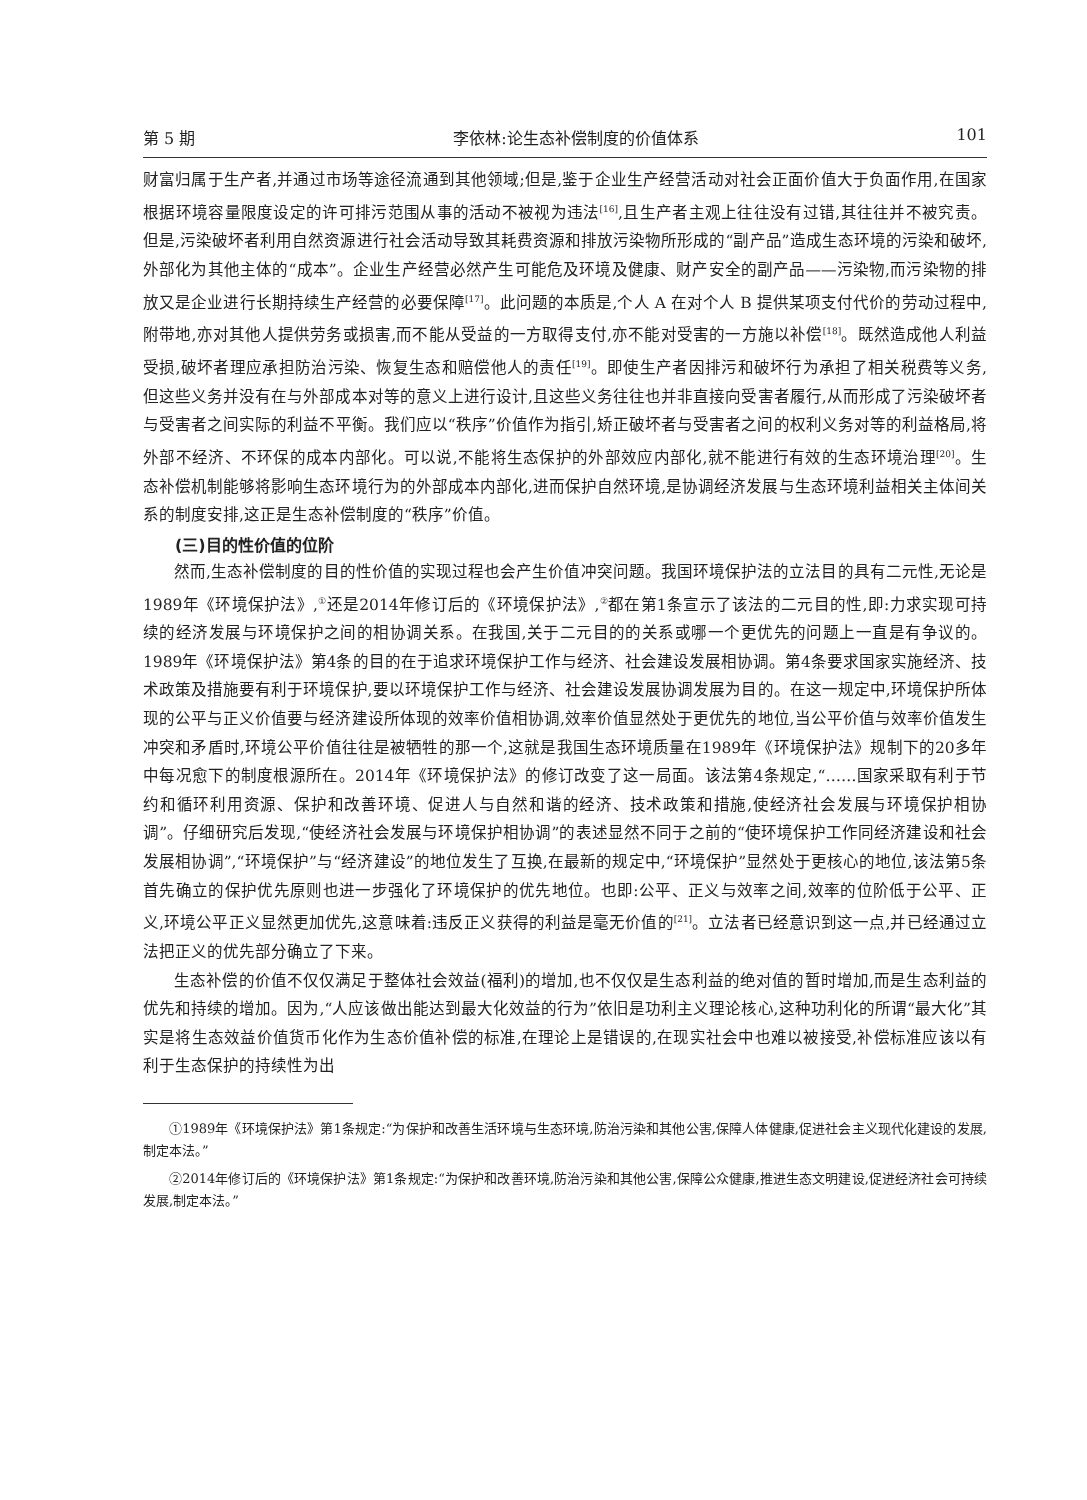第 5 期 李依林:论生态补偿制度的价值体系 101
财富归属于生产者,并通过市场等途径流通到其他领域;但是,鉴于企业生产经营活动对社会正面价值大于负面作用,在国家根据环境容量限度设定的许可排污范围从事的活动不被视为违法<sup>[16]</sup>,且生产者主观上往往没有过错,其往往并不被究责。但是,污染破坏者利用自然资源进行社会活动导致其耗费资源和排放污染物所形成的“副产品”造成生态环境的污染和破坏,外部化为其他主体的“成本”。企业生产经营必然产生可能危及环境及健康、财产安全的副产品——污染物,而污染物的排放又是企业进行长期持续生产经营的必要保障<sup>[17]</sup>。此问题的本质是,个人 A 在对个人 B 提供某项支付代价的劳动过程中,附带地,亦对其他人提供劳务或损害,而不能从受益的一方取得支付,亦不能对受害的一方施以补偿<sup>[18]</sup>。既然造成他人利益受损,破坏者理应承担防治污染、恢复生态和赔偿他人的责任<sup>[19]</sup>。即使生产者因排污和破坏行为承担了相关税费等义务,但这些义务并没有在与外部成本对等的意义上进行设计,且这些义务往往也并非直接向受害者履行,从而形成了污染破坏者与受害者之间实际的利益不平衡。我们应以“秩序”价值作为指引,矫正破坏者与受害者之间的权利义务对等的利益格局,将外部不经济、不环保的成本内部化。可以说,不能将生态保护的外部效应内部化,就不能进行有效的生态环境治理<sup>[20]</sup>。生态补偿机制能够将影响生态环境行为的外部成本内部化,进而保护自然环境,是协调经济发展与生态环境利益相关主体间关系的制度安排,这正是生态补偿制度的“秩序”价值。
(三)目的性价值的位阶
然而,生态补偿制度的目的性价值的实现过程也会产生价值冲突问题。我国环境保护法的立法目的具有二元性,无论是1989年《环境保护法》,<sup>①</sup>还是2014年修订后的《环境保护法》,<sup>②</sup>都在第1条宣示了该法的二元目的性,即:力求实现可持续的经济发展与环境保护之间的相协调关系。在我国,关于二元目的的关系或哪一个更优先的问题上一直是有争议的。1989年《环境保护法》第4条的目的在于追求环境保护工作与经济、社会建设发展相协调。第4条要求国家实施经济、技术政策及措施要有利于环境保护,要以环境保护工作与经济、社会建设发展协调发展为目的。在这一规定中,环境保护所体现的公平与正义价值要与经济建设所体现的效率价值相协调,效率价值显然处于更优先的地位,当公平价值与效率价值发生冲突和矛盾时,环境公平价值往往是被牺牲的那一个,这就是我国生态环境质量在1989年《环境保护法》规制下的20多年中每况愈下的制度根源所在。2014年《环境保护法》的修订改变了这一局面。该法第4条规定,“……国家采取有利于节约和循环利用资源、保护和改善环境、促进人与自然和谐的经济、技术政策和措施,使经济社会发展与环境保护相协调”。仔细研究后发现,“使经济社会发展与环境保护相协调”的表述显然不同于之前的“使环境保护工作同经济建设和社会发展相协调”,“环境保护”与“经济建设”的地位发生了互换,在最新的规定中,“环境保护”显然处于更核心的地位,该法第5条首先确立的保护优先原则也进一步强化了环境保护的优先地位。也即:公平、正义与效率之间,效率的位阶低于公平、正义,环境公平正义显然更加优先,这意味着:违反正义获得的利益是毫无价值的<sup>[21]</sup>。立法者已经意识到这一点,并已经通过立法把正义的优先部分确立了下来。
生态补偿的价值不仅仅满足于整体社会效益(福利)的增加,也不仅仅是生态利益的绝对值的暂时增加,而是生态利益的优先和持续的增加。因为,“人应该做出能达到最大化效益的行为”依旧是功利主义理论核心,这种功利化的所谓“最大化”其实是将生态效益价值货币化作为生态价值补偿的标准,在理论上是错误的,在现实社会中也难以被接受,补偿标准应该以有利于生态保护的持续性为出
①1989年《环境保护法》第1条规定:“为保护和改善生活环境与生态环境,防治污染和其他公害,保障人体健康,促进社会主义现代化建设的发展,制定本法。”
②2014年修订后的《环境保护法》第1条规定:“为保护和改善环境,防治污染和其他公害,保障公众健康,推进生态文明建设,促进经济社会可持续发展,制定本法。”